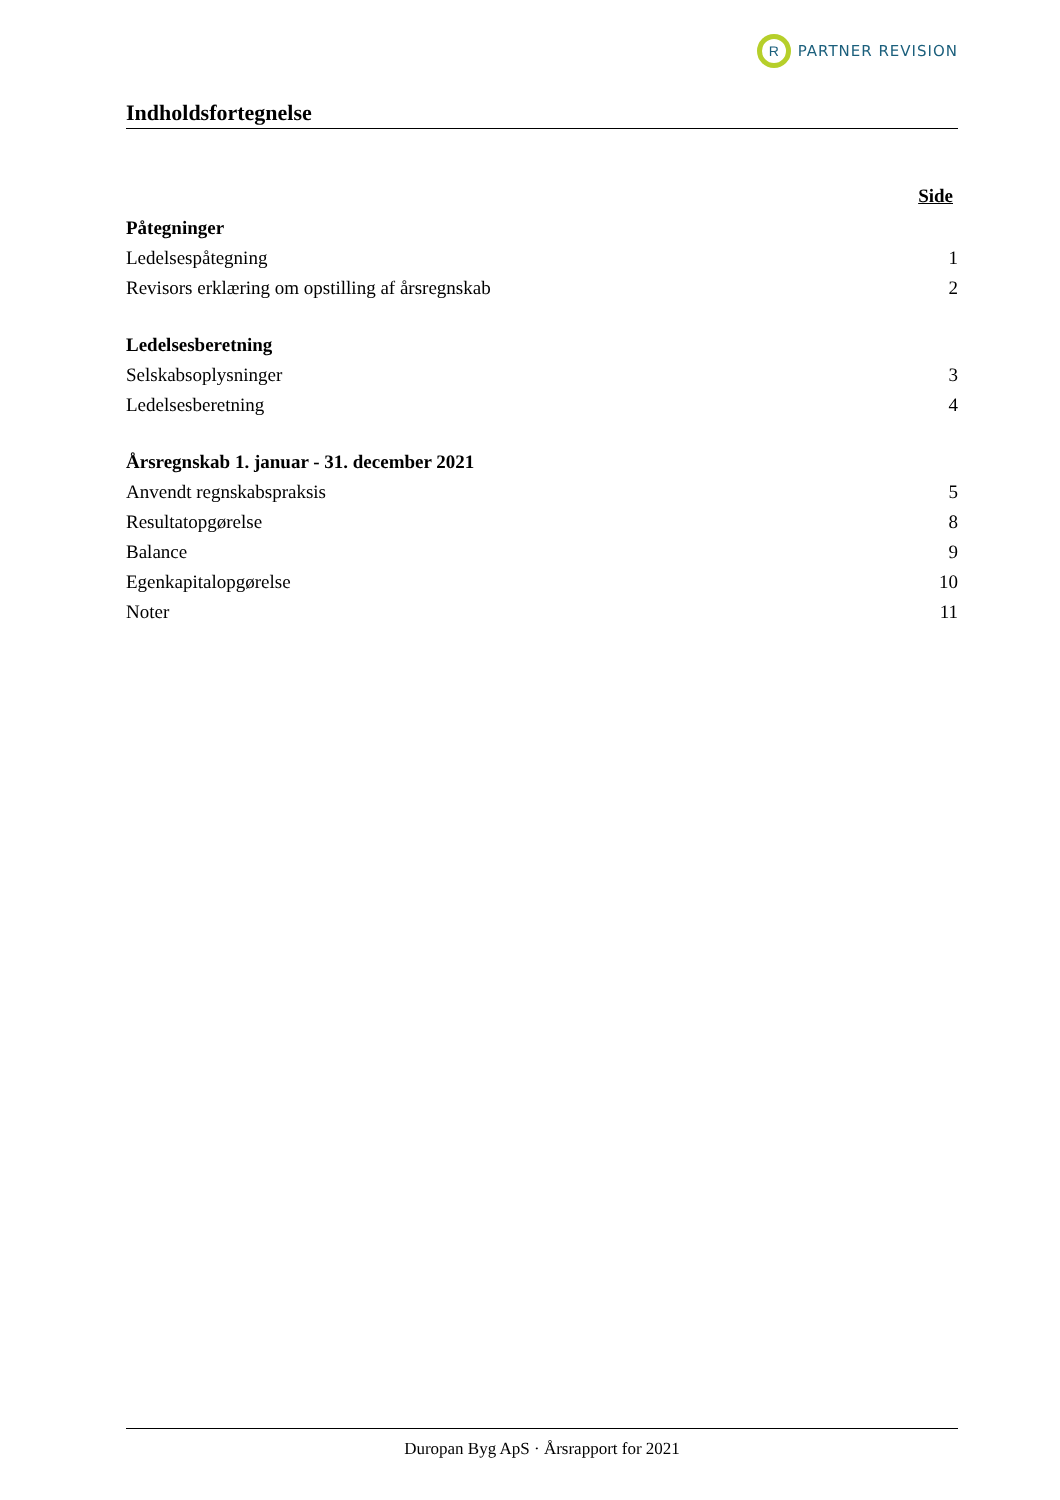R
PARTNER REVISION
Indholdsfortegnelse
Side
Påtegninger
Ledelsespåtegning 1
Revisors erklæring om opstilling af årsregnskab 2
Ledelsesberetning
Selskabsoplysninger 3
Ledelsesberetning 4
Årsregnskab 1. januar - 31. december 2021
Anvendt regnskabspraksis 5
Resultatopgørelse 8
Balance 9
Egenkapitalopgørelse 10
Noter 11
Duropan Byg ApS · Årsrapport for 2021